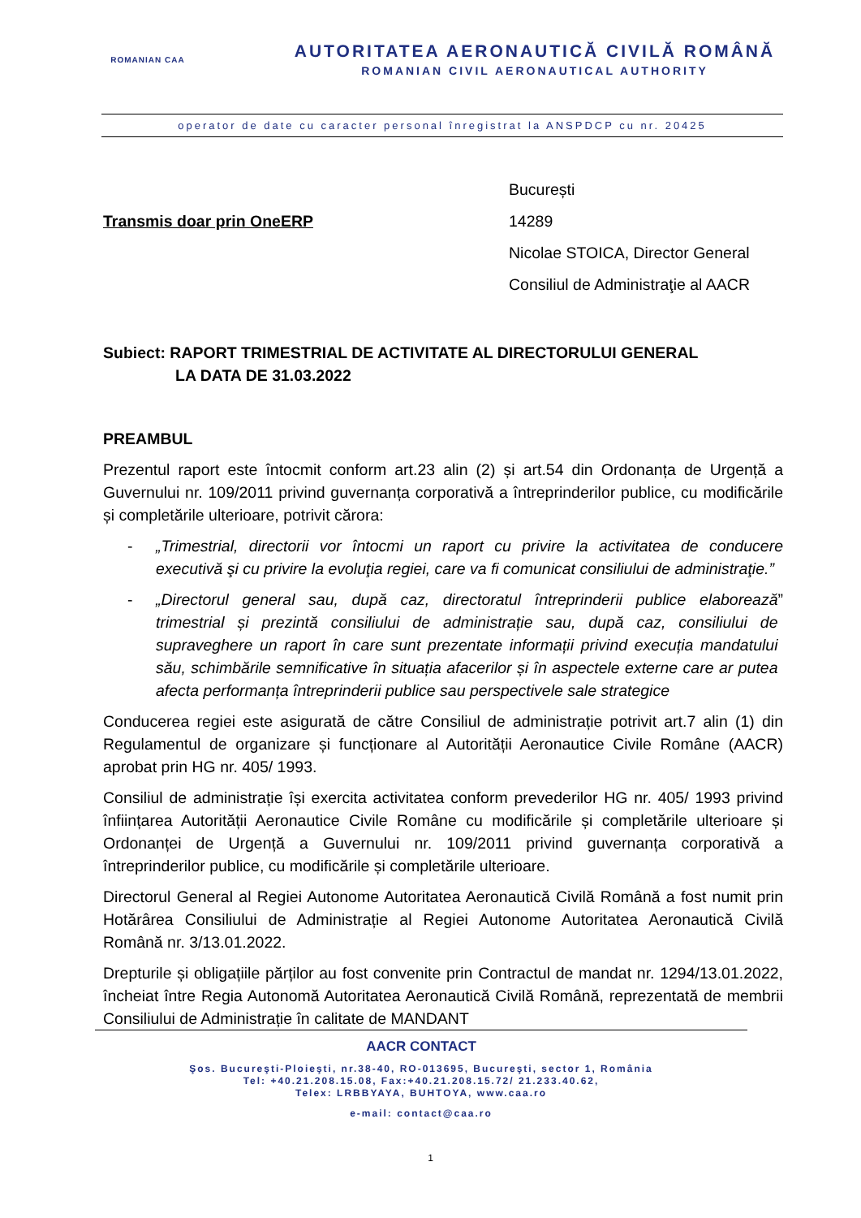ROMANIAN CAA
AUTORITATEA AERONAUTICĂ CIVILĂ ROMÂNĂ
ROMANIAN CIVIL AERONAUTICAL AUTHORITY
operator de date cu caracter personal înregistrat la ANSPDCP cu nr. 20425
Transmis doar prin OneERP
București
14289
Nicolae STOICA, Director General
Consiliul de Administraţie al AACR
Subiect: RAPORT TRIMESTRIAL DE ACTIVITATE AL DIRECTORULUI GENERAL
LA DATA DE 31.03.2022
PREAMBUL
Prezentul raport este întocmit conform art.23 alin (2) și art.54 din Ordonanța de Urgență a Guvernului nr. 109/2011 privind guvernanța corporativă a întreprinderilor publice, cu modificările și completările ulterioare, potrivit cărora:
- „Trimestrial, directorii vor întocmi un raport cu privire la activitatea de conducere executivă şi cu privire la evoluţia regiei, care va fi comunicat consiliului de administraţie.”
- „Directorul general sau, după caz, directoratul întreprinderii publice elaborează trimestrial și prezintă consiliului de administrație sau, după caz, consiliului de supraveghere un raport în care sunt prezentate informații privind execuția mandatului său, schimbările semnificative în situația afacerilor și în aspectele externe care ar putea afecta performanța întreprinderii publice sau perspectivele sale strategice”
Conducerea regiei este asigurată de către Consiliul de administrație potrivit art.7 alin (1) din Regulamentul de organizare și funcționare al Autorității Aeronautice Civile Române (AACR) aprobat prin HG nr. 405/ 1993.
Consiliul de administrație își exercita activitatea conform prevederilor HG nr. 405/ 1993 privind înființarea Autorității Aeronautice Civile Române cu modificările și completările ulterioare și Ordonanței de Urgență a Guvernului nr. 109/2011 privind guvernanța corporativă a întreprinderilor publice, cu modificările și completările ulterioare.
Directorul General al Regiei Autonome Autoritatea Aeronautică Civilă Română a fost numit prin Hotărârea Consiliului de Administrație al Regiei Autonome Autoritatea Aeronautică Civilă Română nr. 3/13.01.2022.
Drepturile și obligațiile părților au fost convenite prin Contractul de mandat nr. 1294/13.01.2022, încheiat între Regia Autonomă Autoritatea Aeronautică Civilă Română, reprezentată de membrii Consiliului de Administrație în calitate de MANDANT
AACR CONTACT
Şos. Bucureşti-Ploieşti, nr.38-40, RO-013695, Bucureşti, sector 1, România
Tel: +40.21.208.15.08, Fax:+40.21.208.15.72/ 21.233.40.62,
Telex: LRBBYAYA, BUHTOYA, www.caa.ro
e-mail: contact@caa.ro
1